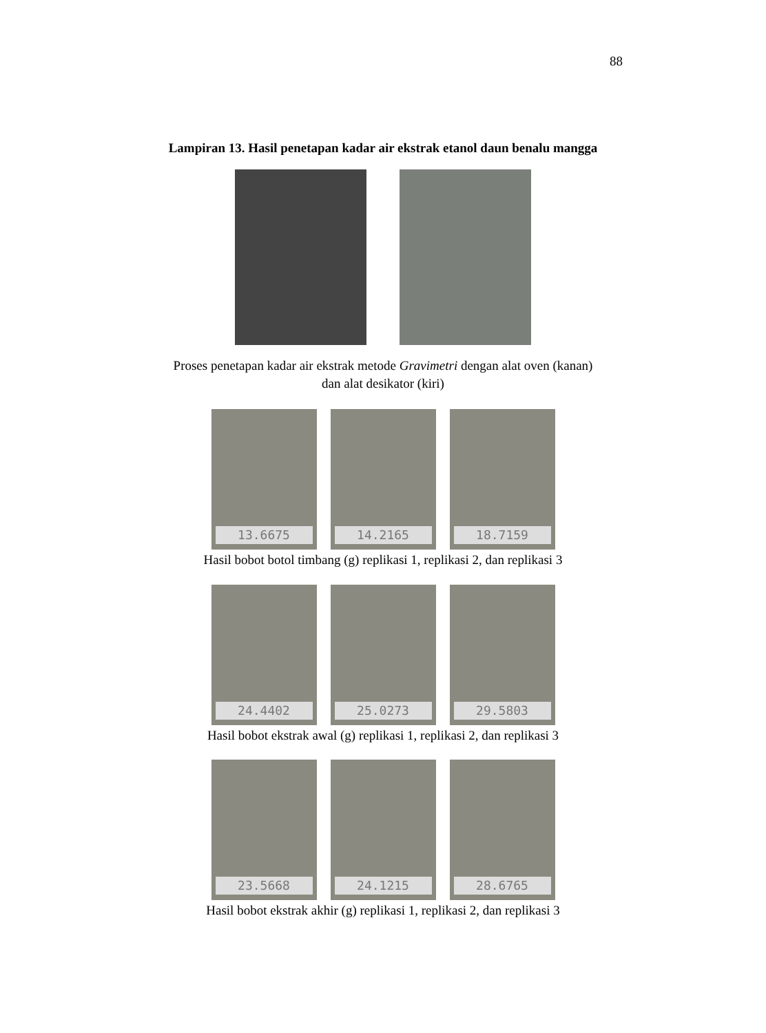88
Lampiran 13. Hasil penetapan kadar air ekstrak etanol daun benalu mangga
Proses penetapan kadar air ekstrak metode Gravimetri dengan alat oven (kanan)
dan alat desikator (kiri)
13.6675 14.2165 18.7159
Hasil bobot botol timbang (g) replikasi 1, replikasi 2, dan replikasi 3
24.4402 25.0273 29.5803
Hasil bobot ekstrak awal (g) replikasi 1, replikasi 2, dan replikasi 3
23.5668 24.1215 28.6765
Hasil bobot ekstrak akhir (g) replikasi 1, replikasi 2, dan replikasi 3